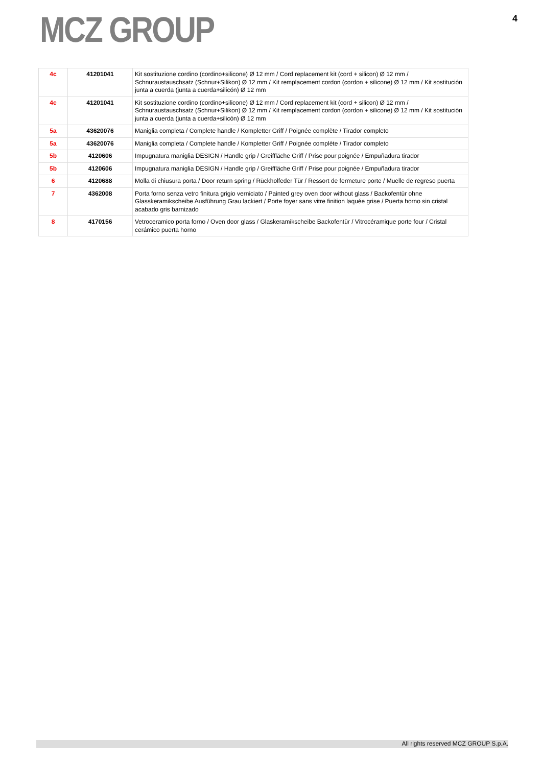MCZ GROUP
4
| 4c | 41201041 | Kit sostituzione cordino (cordino+silicone) Ø 12 mm / Cord replacement kit (cord + silicon) Ø 12 mm / Schnuraustauschsatz (Schnur+Silikon) Ø 12 mm / Kit remplacement cordon (cordon + silicone) Ø 12 mm / Kit sostitución junta a cuerda (junta a cuerda+silicón) Ø 12 mm |
| 4c | 41201041 | Kit sostituzione cordino (cordino+silicone) Ø 12 mm / Cord replacement kit (cord + silicon) Ø 12 mm / Schnuraustauschsatz (Schnur+Silikon) Ø 12 mm / Kit remplacement cordon (cordon + silicone) Ø 12 mm / Kit sostitución junta a cuerda (junta a cuerda+silicón) Ø 12 mm |
| 5a | 43620076 | Maniglia completa / Complete handle / Kompletter Griff / Poignée complète / Tirador completo |
| 5a | 43620076 | Maniglia completa / Complete handle / Kompletter Griff / Poignée complète / Tirador completo |
| 5b | 4120606 | Impugnatura maniglia DESIGN / Handle grip / Greiffläche Griff / Prise pour poignée / Empuñadura tirador |
| 5b | 4120606 | Impugnatura maniglia DESIGN / Handle grip / Greiffläche Griff / Prise pour poignée / Empuñadura tirador |
| 6 | 4120688 | Molla di chiusura porta / Door return spring / Rückholfeder Tür / Ressort de fermeture porte / Muelle de regreso puerta |
| 7 | 4362008 | Porta forno senza vetro finitura grigio verniciato / Painted grey oven door without glass / Backofentür ohne Glasskeramikscheibe Ausführung Grau lackiert / Porte foyer sans vitre finition laquée grise / Puerta horno sin cristal acabado gris barnizado |
| 8 | 4170156 | Vetroceramico porta forno / Oven door glass / Glaskeramikscheibe Backofentür / Vitrocéramique porte four / Cristal cerámico puerta horno |
All rights reserved MCZ GROUP S.p.A.